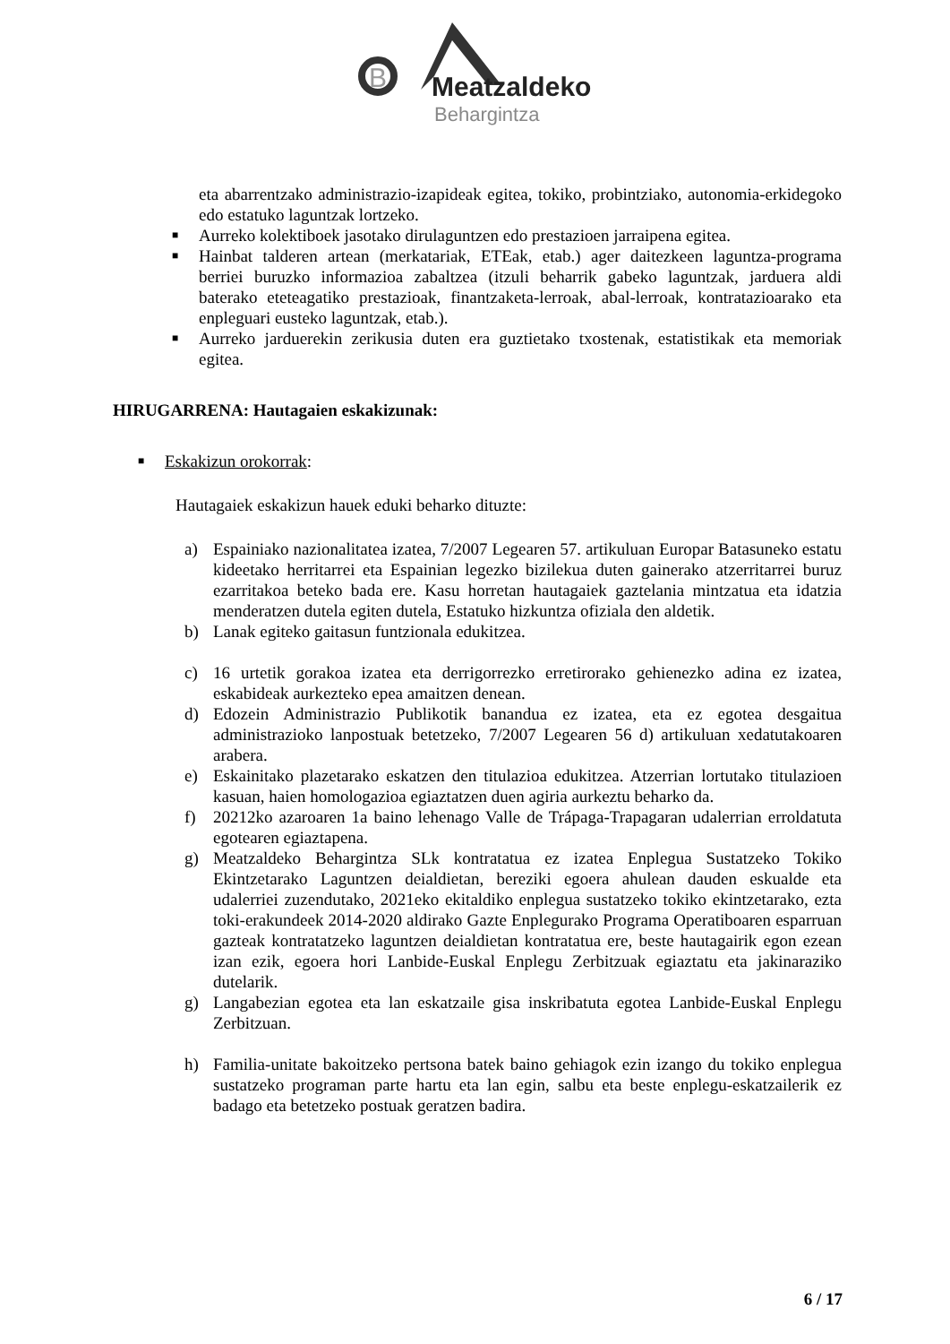B
Meatzaldeko
Behargintza
eta abarrentzako administrazio-izapideak egitea, tokiko, probintziako, autonomia-erkidegoko edo estatuko laguntzak lortzeko.
■
Aurreko kolektiboek jasotako dirulaguntzen edo prestazioen jarraipena egitea.
■
Hainbat talderen artean (merkatariak, ETEak, etab.) ager daitezkeen laguntza-programa berriei buruzko informazioa zabaltzea (itzuli beharrik gabeko laguntzak, jarduera aldi baterako eteteagatiko prestazioak, finantzaketa-lerroak, abal-lerroak, kontratazioarako eta enpleguari eusteko laguntzak, etab.).
■
Aurreko jarduerekin zerikusia duten era guztietako txostenak, estatistikak eta memoriak egitea.
HIRUGARRENA: Hautagaien eskakizunak:
■
Eskakizun orokorrak:
Hautagaiek eskakizun hauek eduki beharko dituzte:
a) Espainiako nazionalitatea izatea, 7/2007 Legearen 57. artikuluan Europar Batasuneko estatu kideetako herritarrei eta Espainian legezko bizilekua duten gainerako atzerritarrei buruz ezarritakoa beteko bada ere. Kasu horretan hautagaiek gaztelania mintzatua eta idatzia menderatzen dutela egiten dutela, Estatuko hizkuntza ofiziala den aldetik.
b) Lanak egiteko gaitasun funtzionala edukitzea.
c) 16 urtetik gorakoa izatea eta derrigorrezko erretirorako gehienezko adina ez izatea, eskabideak aurkezteko epea amaitzen denean.
d) Edozein Administrazio Publikotik banandua ez izatea, eta ez egotea desgaitua administrazioko lanpostuak betetzeko, 7/2007 Legearen 56 d) artikuluan xedatutakoaren arabera.
e) Eskainitako plazetarako eskatzen den titulazioa edukitzea. Atzerrian lortutako titulazioen kasuan, haien homologazioa egiaztatzen duen agiria aurkeztu beharko da.
f) 20212ko azaroaren 1a baino lehenago Valle de Trápaga-Trapagaran udalerrian erroldatuta egotearen egiaztapena.
g) Meatzaldeko Behargintza SLk kontratatua ez izatea Enplegua Sustatzeko Tokiko Ekintzetarako Laguntzen deialdietan, bereziki egoera ahulean dauden eskualde eta udalerriei zuzendutako, 2021eko ekitaldiko enplegua sustatzeko tokiko ekintzetarako, ezta toki-erakundeek 2014-2020 aldirako Gazte Enplegurako Programa Operatiboaren esparruan gazteak kontratatzeko laguntzen deialdietan kontratatua ere, beste hautagairik egon ezean izan ezik, egoera hori Lanbide-Euskal Enplegu Zerbitzuak egiaztatu eta jakinaraziko dutelarik.
g) Langabezian egotea eta lan eskatzaile gisa inskribatuta egotea Lanbide-Euskal Enplegu Zerbitzuan.
h) Familia-unitate bakoitzeko pertsona batek baino gehiagok ezin izango du tokiko enplegua sustatzeko programan parte hartu eta lan egin, salbu eta beste enplegu-eskatzailerik ez badago eta betetzeko postuak geratzen badira.
6 / 17